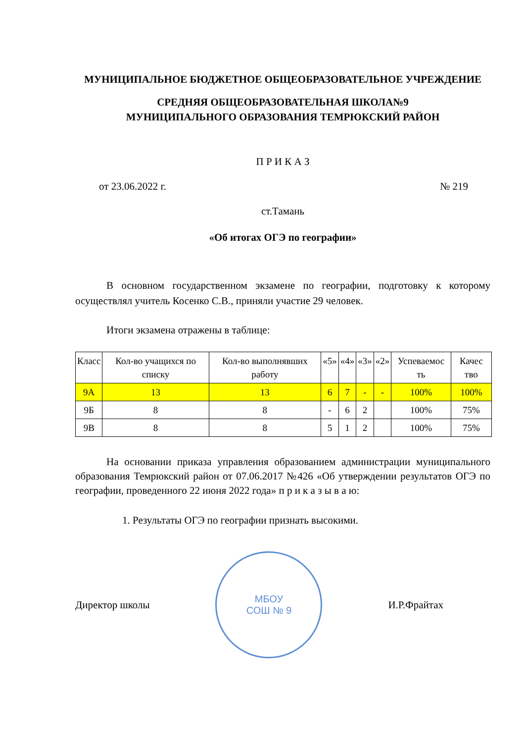МУНИЦИПАЛЬНОЕ БЮДЖЕТНОЕ ОБЩЕОБРАЗОВАТЕЛЬНОЕ УЧРЕЖДЕНИЕ
СРЕДНЯЯ ОБЩЕОБРАЗОВАТЕЛЬНАЯ ШКОЛА№9
МУНИЦИПАЛЬНОГО ОБРАЗОВАНИЯ ТЕМРЮКСКИЙ РАЙОН
П Р И К А З
от 23.06.2022 г. № 219
ст.Тамань
«Об итогах ОГЭ по географии»
В основном государственном экзамене по географии, подготовку к которому осуществлял учитель Косенко С.В., приняли участие 29 человек.
Итоги экзамена отражены в таблице:
| Класс | Кол-во учащихся по списку | Кол-во выполнявших работу | «5» | «4» | «3» | «2» | Успеваемос ть | Качес тво |
| 9А | 13 | 13 | 6 | 7 | - | - | 100% | 100% |
| 9Б | 8 | 8 | - | 6 | 2 | | 100% | 75% |
| 9В | 8 | 8 | 5 | 1 | 2 | | 100% | 75% |
На основании приказа управления образованием администрации муниципального образования Темрюкский район от 07.06.2017 №426 «Об утверждении результатов ОГЭ по географии, проведенного 22 июня 2022 года» п р и к а з ы в а ю:
1. Результаты ОГЭ по географии признать высокими.
Директор школы
МБОУ
СОШ № 9
И.Р.Фрайтах